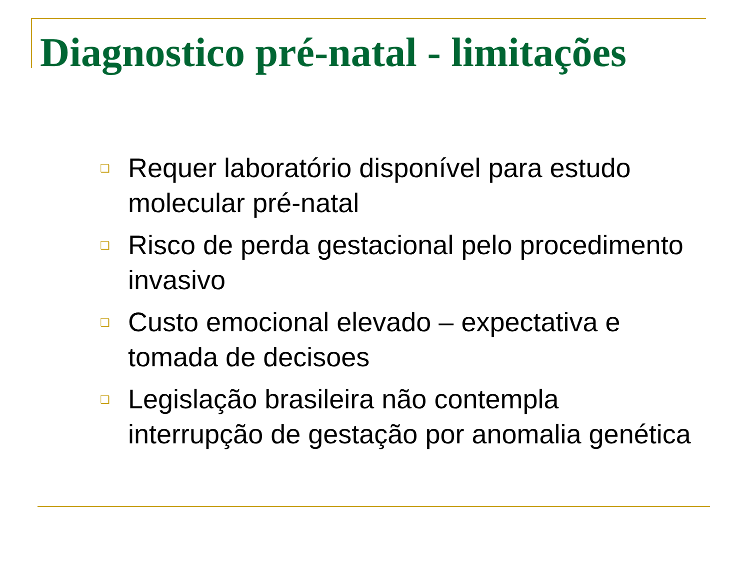Diagnostico pré-natal - limitações
❑ Requer laboratório disponível para estudo molecular pré-natal
❑ Risco de perda gestacional pelo procedimento invasivo
❑ Custo emocional elevado – expectativa e tomada de decisoes
❑ Legislação brasileira não contempla interrupção de gestação por anomalia genética